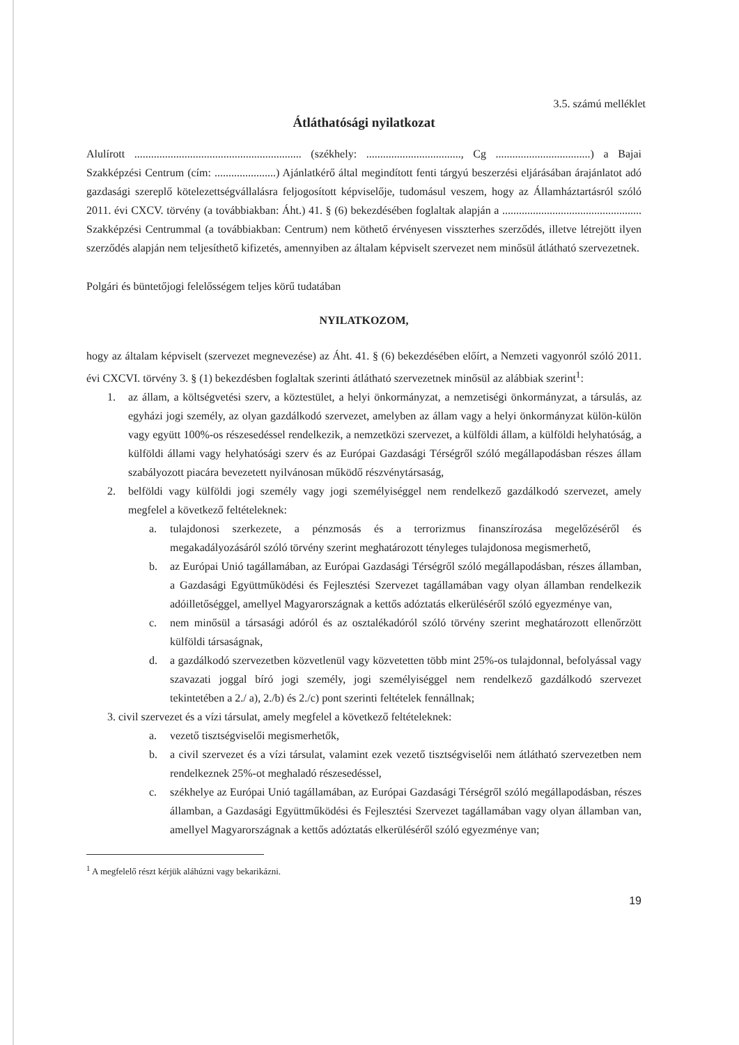3.5. számú melléklet
Átláthatósági nyilatkozat
Alulírott ............................................................ (székhely: .................................., Cg ..................................) a Bajai Szakképzési Centrum (cím: ......................) Ajánlatkérő által megindított fenti tárgyú beszerzési eljárásában árajánlatot adó gazdasági szereplő kötelezettségvállalásra feljogosított képviselője, tudomásul veszem, hogy az Államháztartásról szóló 2011. évi CXCV. törvény (a továbbiakban: Áht.) 41. § (6) bekezdésében foglaltak alapján a .................................................. Szakképzési Centrummal (a továbbiakban: Centrum) nem köthető érvényesen visszterhes szerződés, illetve létrejött ilyen szerződés alapján nem teljesíthető kifizetés, amennyiben az általam képviselt szervezet nem minősül átlátható szervezetnek.
Polgári és büntetőjogi felelősségem teljes körű tudatában
NYILATKOZOM,
hogy az általam képviselt (szervezet megnevezése) az Áht. 41. § (6) bekezdésében előírt, a Nemzeti vagyonról szóló 2011. évi CXCVI. törvény 3. § (1) bekezdésben foglaltak szerinti átlátható szervezetnek minősül az alábbiak szerint<sup>1</sup>:
1. az állam, a költségvetési szerv, a köztestület, a helyi önkormányzat, a nemzetiségi önkormányzat, a társulás, az egyházi jogi személy, az olyan gazdálkodó szervezet, amelyben az állam vagy a helyi önkormányzat külön-külön vagy együtt 100%-os részesedéssel rendelkezik, a nemzetközi szervezet, a külföldi állam, a külföldi helyhatóság, a külföldi állami vagy helyhatósági szerv és az Európai Gazdasági Térségről szóló megállapodásban részes állam szabályozott piacára bevezetett nyilvánosan működő részvénytársaság,
2. belföldi vagy külföldi jogi személy vagy jogi személyiséggel nem rendelkező gazdálkodó szervezet, amely megfelel a következő feltételeknek:
a. tulajdonosi szerkezete, a pénzmosás és a terrorizmus finanszírozása megelőzéséről és megakadályozásáról szóló törvény szerint meghatározott tényleges tulajdonosa megismerhető,
b. az Európai Unió tagállamában, az Európai Gazdasági Térségről szóló megállapodásban, részes államban, a Gazdasági Együttműködési és Fejlesztési Szervezet tagállamában vagy olyan államban rendelkezik adóilletőséggel, amellyel Magyarországnak a kettős adóztatás elkerüléséről szóló egyezménye van,
c. nem minősül a társasági adóról és az osztalékadóról szóló törvény szerint meghatározott ellenőrzött külföldi társaságnak,
d. a gazdálkodó szervezetben közvetlenül vagy közvetetten több mint 25%-os tulajdonnal, befolyással vagy szavazati joggal bíró jogi személy, jogi személyiséggel nem rendelkező gazdálkodó szervezet tekintetében a 2./ a), 2./b) és 2./c) pont szerinti feltételek fennállnak;
3. civil szervezet és a vízi társulat, amely megfelel a következő feltételeknek:
a. vezető tisztségviselői megismerhetők,
b. a civil szervezet és a vízi társulat, valamint ezek vezető tisztségviselői nem átlátható szervezetben nem rendelkeznek 25%-ot meghaladó részesedéssel,
c. székhelye az Európai Unió tagállamában, az Európai Gazdasági Térségről szóló megállapodásban, részes államban, a Gazdasági Együttműködési és Fejlesztési Szervezet tagállamában vagy olyan államban van, amellyel Magyarországnak a kettős adóztatás elkerüléséről szóló egyezménye van;
<sup>1</sup> A megfelelő részt kérjük aláhúzni vagy bekarikázni.
19